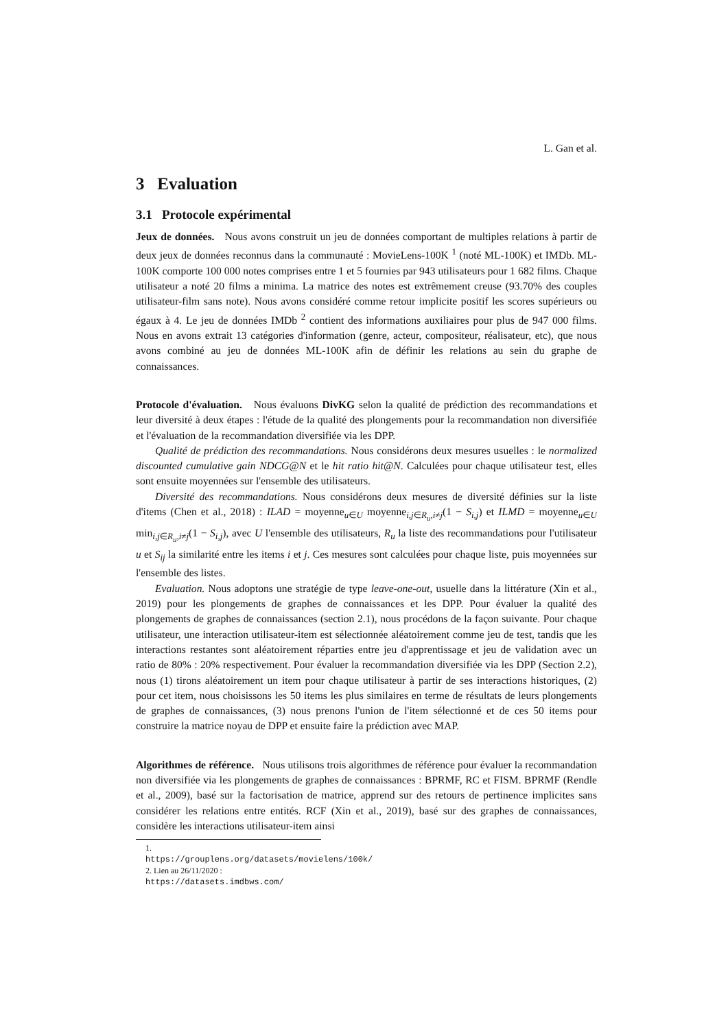L. Gan et al.
3 Evaluation
3.1 Protocole expérimental
Jeux de données. Nous avons construit un jeu de données comportant de multiples relations à partir de deux jeux de données reconnus dans la communauté : MovieLens-100K <sup>1</sup> (noté ML-100K) et IMDb. ML-100K comporte 100 000 notes comprises entre 1 et 5 fournies par 943 utilisateurs pour 1 682 films. Chaque utilisateur a noté 20 films a minima. La matrice des notes est extrêmement creuse (93.70% des couples utilisateur-film sans note). Nous avons considéré comme retour implicite positif les scores supérieurs ou égaux à 4. Le jeu de données IMDb <sup>2</sup> contient des informations auxiliaires pour plus de 947 000 films. Nous en avons extrait 13 catégories d'information (genre, acteur, compositeur, réalisateur, etc), que nous avons combiné au jeu de données ML-100K afin de définir les relations au sein du graphe de connaissances.
Protocole d'évaluation. Nous évaluons DivKG selon la qualité de prédiction des recommandations et leur diversité à deux étapes : l'étude de la qualité des plongements pour la recommandation non diversifiée et l'évaluation de la recommandation diversifiée via les DPP.
Qualité de prédiction des recommandations. Nous considérons deux mesures usuelles : le normalized discounted cumulative gain NDCG@N et le hit ratio hit@N. Calculées pour chaque utilisateur test, elles sont ensuite moyennées sur l'ensemble des utilisateurs.
Diversité des recommandations. Nous considérons deux mesures de diversité définies sur la liste d'items (Chen et al., 2018) : ILAD = moyenne<sub>u∈U</sub> moyenne<sub>i,j∈R<sub>u</sub>,i≠j</sub>(1 − S<sub>i,j</sub>) et ILMD = moyenne<sub>u∈U</sub> min<sub>i,j∈R<sub>u</sub>,i≠j</sub>(1 − S<sub>i,j</sub>), avec U l'ensemble des utilisateurs, R<sub>u</sub> la liste des recommandations pour l'utilisateur u et S<sub>ij</sub> la similarité entre les items i et j. Ces mesures sont calculées pour chaque liste, puis moyennées sur l'ensemble des listes.
Evaluation. Nous adoptons une stratégie de type leave-one-out, usuelle dans la littérature (Xin et al., 2019) pour les plongements de graphes de connaissances et les DPP. Pour évaluer la qualité des plongements de graphes de connaissances (section 2.1), nous procédons de la façon suivante. Pour chaque utilisateur, une interaction utilisateur-item est sélectionnée aléatoirement comme jeu de test, tandis que les interactions restantes sont aléatoirement réparties entre jeu d'apprentissage et jeu de validation avec un ratio de 80% : 20% respectivement. Pour évaluer la recommandation diversifiée via les DPP (Section 2.2), nous (1) tirons aléatoirement un item pour chaque utilisateur à partir de ses interactions historiques, (2) pour cet item, nous choisissons les 50 items les plus similaires en terme de résultats de leurs plongements de graphes de connaissances, (3) nous prenons l'union de l'item sélectionné et de ces 50 items pour construire la matrice noyau de DPP et ensuite faire la prédiction avec MAP.
Algorithmes de référence. Nous utilisons trois algorithmes de référence pour évaluer la recommandation non diversifiée via les plongements de graphes de connaissances : BPRMF, RC et FISM. BPRMF (Rendle et al., 2009), basé sur la factorisation de matrice, apprend sur des retours de pertinence implicites sans considérer les relations entre entités. RCF (Xin et al., 2019), basé sur des graphes de connaissances, considère les interactions utilisateur-item ainsi
1. https://grouplens.org/datasets/movielens/100k/
2. Lien au 26/11/2020 : https://datasets.imdbws.com/